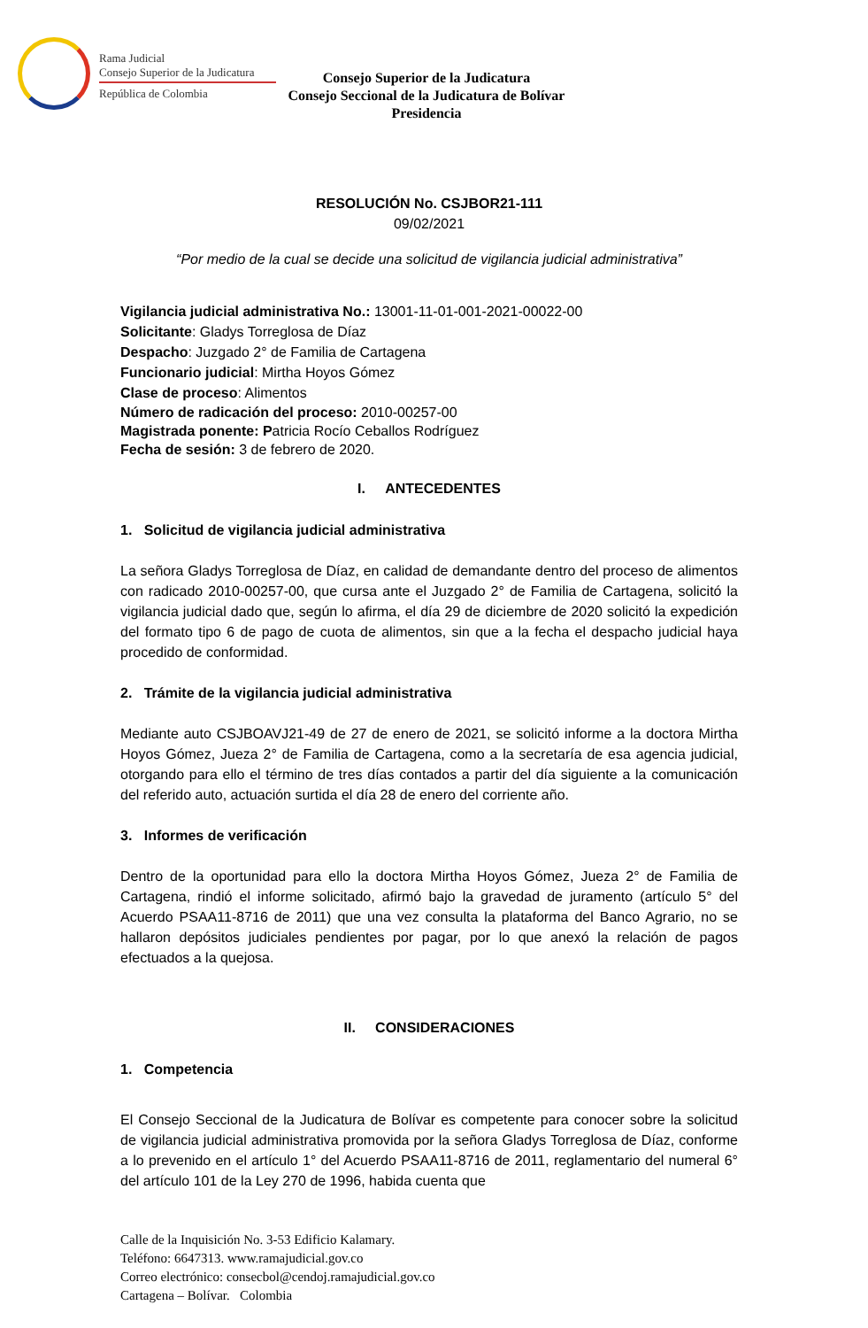Rama Judicial
Consejo Superior de la Judicatura
República de Colombia
Consejo Superior de la Judicatura
Consejo Seccional de la Judicatura de Bolívar
Presidencia
RESOLUCIÓN No. CSJBOR21-111
09/02/2021
“Por medio de la cual se decide una solicitud de vigilancia judicial administrativa”
Vigilancia judicial administrativa No.: 13001-11-01-001-2021-00022-00
Solicitante: Gladys Torreglosa de Díaz
Despacho: Juzgado 2° de Familia de Cartagena
Funcionario judicial: Mirtha Hoyos Gómez
Clase de proceso: Alimentos
Número de radicación del proceso: 2010-00257-00
Magistrada ponente: Patricia Rocío Ceballos Rodríguez
Fecha de sesión: 3 de febrero de 2020.
I. ANTECEDENTES
1. Solicitud de vigilancia judicial administrativa
La señora Gladys Torreglosa de Díaz, en calidad de demandante dentro del proceso de alimentos con radicado 2010-00257-00, que cursa ante el Juzgado 2° de Familia de Cartagena, solicitó la vigilancia judicial dado que, según lo afirma, el día 29 de diciembre de 2020 solicitó la expedición del formato tipo 6 de pago de cuota de alimentos, sin que a la fecha el despacho judicial haya procedido de conformidad.
2. Trámite de la vigilancia judicial administrativa
Mediante auto CSJBOAVJ21-49 de 27 de enero de 2021, se solicitó informe a la doctora Mirtha Hoyos Gómez, Jueza 2° de Familia de Cartagena, como a la secretaría de esa agencia judicial, otorgando para ello el término de tres días contados a partir del día siguiente a la comunicación del referido auto, actuación surtida el día 28 de enero del corriente año.
3. Informes de verificación
Dentro de la oportunidad para ello la doctora Mirtha Hoyos Gómez, Jueza 2° de Familia de Cartagena, rindió el informe solicitado, afirmó bajo la gravedad de juramento (artículo 5° del Acuerdo PSAA11-8716 de 2011) que una vez consulta la plataforma del Banco Agrario, no se hallaron depósitos judiciales pendientes por pagar, por lo que anexó la relación de pagos efectuados a la quejosa.
II. CONSIDERACIONES
1. Competencia
El Consejo Seccional de la Judicatura de Bolívar es competente para conocer sobre la solicitud de vigilancia judicial administrativa promovida por la señora Gladys Torreglosa de Díaz, conforme a lo prevenido en el artículo 1° del Acuerdo PSAA11-8716 de 2011, reglamentario del numeral 6° del artículo 101 de la Ley 270 de 1996, habida cuenta que
Calle de la Inquisición No. 3-53 Edificio Kalamary.
Teléfono: 6647313. www.ramajudicial.gov.co
Correo electrónico: consecbol@cendoj.ramajudicial.gov.co
Cartagena – Bolívar. Colombia